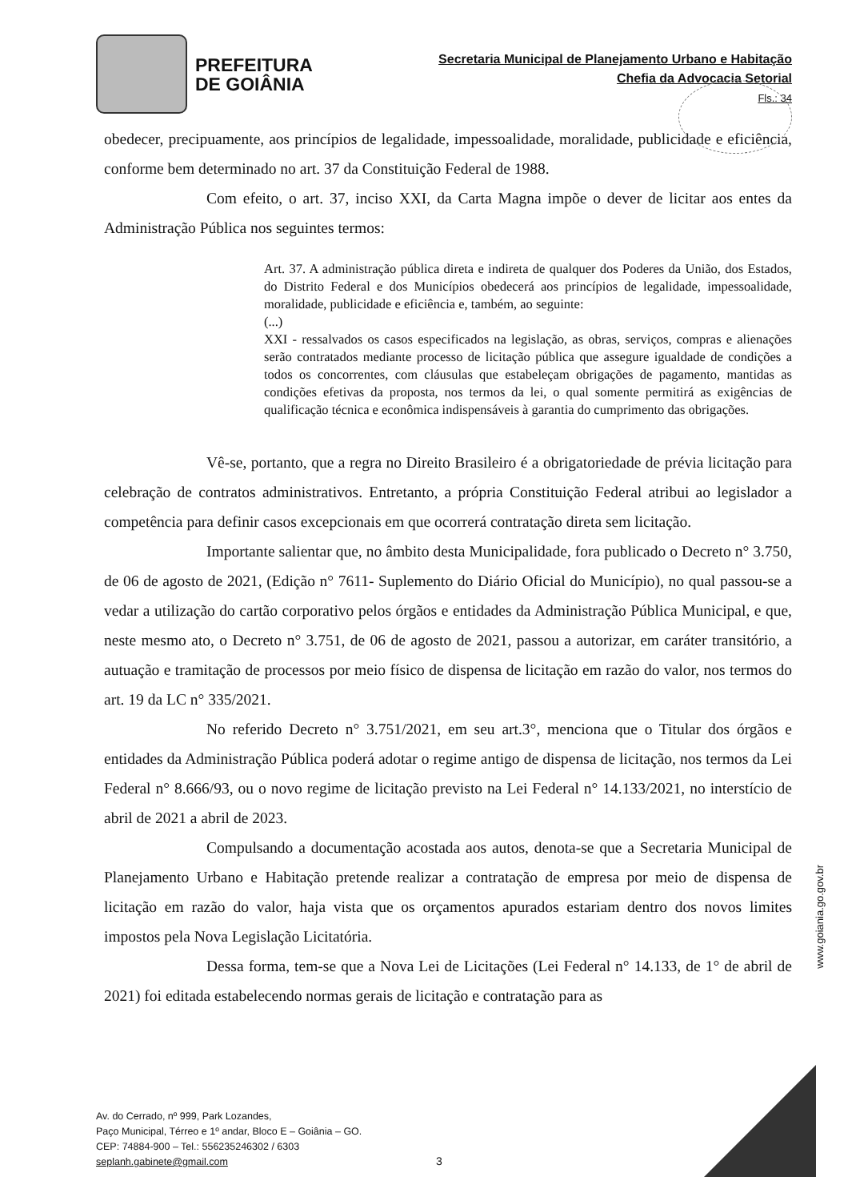PREFEITURA
DE GOIÂNIA
Secretaria Municipal de Planejamento Urbano e Habitação
Chefia da Advocacia Setorial
Fls.: 34
obedecer, precipuamente, aos princípios de legalidade, impessoalidade, moralidade, publicidade e eficiência, conforme bem determinado no art. 37 da Constituição Federal de 1988.
Com efeito, o art. 37, inciso XXI, da Carta Magna impõe o dever de licitar aos entes da Administração Pública nos seguintes termos:
Art. 37. A administração pública direta e indireta de qualquer dos Poderes da União, dos Estados, do Distrito Federal e dos Municípios obedecerá aos princípios de legalidade, impessoalidade, moralidade, publicidade e eficiência e, também, ao seguinte:
(...)
XXI - ressalvados os casos especificados na legislação, as obras, serviços, compras e alienações serão contratados mediante processo de licitação pública que assegure igualdade de condições a todos os concorrentes, com cláusulas que estabeleçam obrigações de pagamento, mantidas as condições efetivas da proposta, nos termos da lei, o qual somente permitirá as exigências de qualificação técnica e econômica indispensáveis à garantia do cumprimento das obrigações.
Vê-se, portanto, que a regra no Direito Brasileiro é a obrigatoriedade de prévia licitação para celebração de contratos administrativos. Entretanto, a própria Constituição Federal atribui ao legislador a competência para definir casos excepcionais em que ocorrerá contratação direta sem licitação.
Importante salientar que, no âmbito desta Municipalidade, fora publicado o Decreto n° 3.750, de 06 de agosto de 2021, (Edição n° 7611- Suplemento do Diário Oficial do Município), no qual passou-se a vedar a utilização do cartão corporativo pelos órgãos e entidades da Administração Pública Municipal, e que, neste mesmo ato, o Decreto n° 3.751, de 06 de agosto de 2021, passou a autorizar, em caráter transitório, a autuação e tramitação de processos por meio físico de dispensa de licitação em razão do valor, nos termos do art. 19 da LC n° 335/2021.
No referido Decreto n° 3.751/2021, em seu art.3°, menciona que o Titular dos órgãos e entidades da Administração Pública poderá adotar o regime antigo de dispensa de licitação, nos termos da Lei Federal n° 8.666/93, ou o novo regime de licitação previsto na Lei Federal n° 14.133/2021, no interstício de abril de 2021 a abril de 2023.
Compulsando a documentação acostada aos autos, denota-se que a Secretaria Municipal de Planejamento Urbano e Habitação pretende realizar a contratação de empresa por meio de dispensa de licitação em razão do valor, haja vista que os orçamentos apurados estariam dentro dos novos limites impostos pela Nova Legislação Licitatória.
Dessa forma, tem-se que a Nova Lei de Licitações (Lei Federal n° 14.133, de 1° de abril de 2021) foi editada estabelecendo normas gerais de licitação e contratação para as
www.goiania.go.gov.br
Av. do Cerrado, nº 999, Park Lozandes,
Paço Municipal, Térreo e 1º andar, Bloco E – Goiânia – GO.
CEP: 74884-900 – Tel.: 556235246302 / 6303
seplanh.gabinete@gmail.com
3